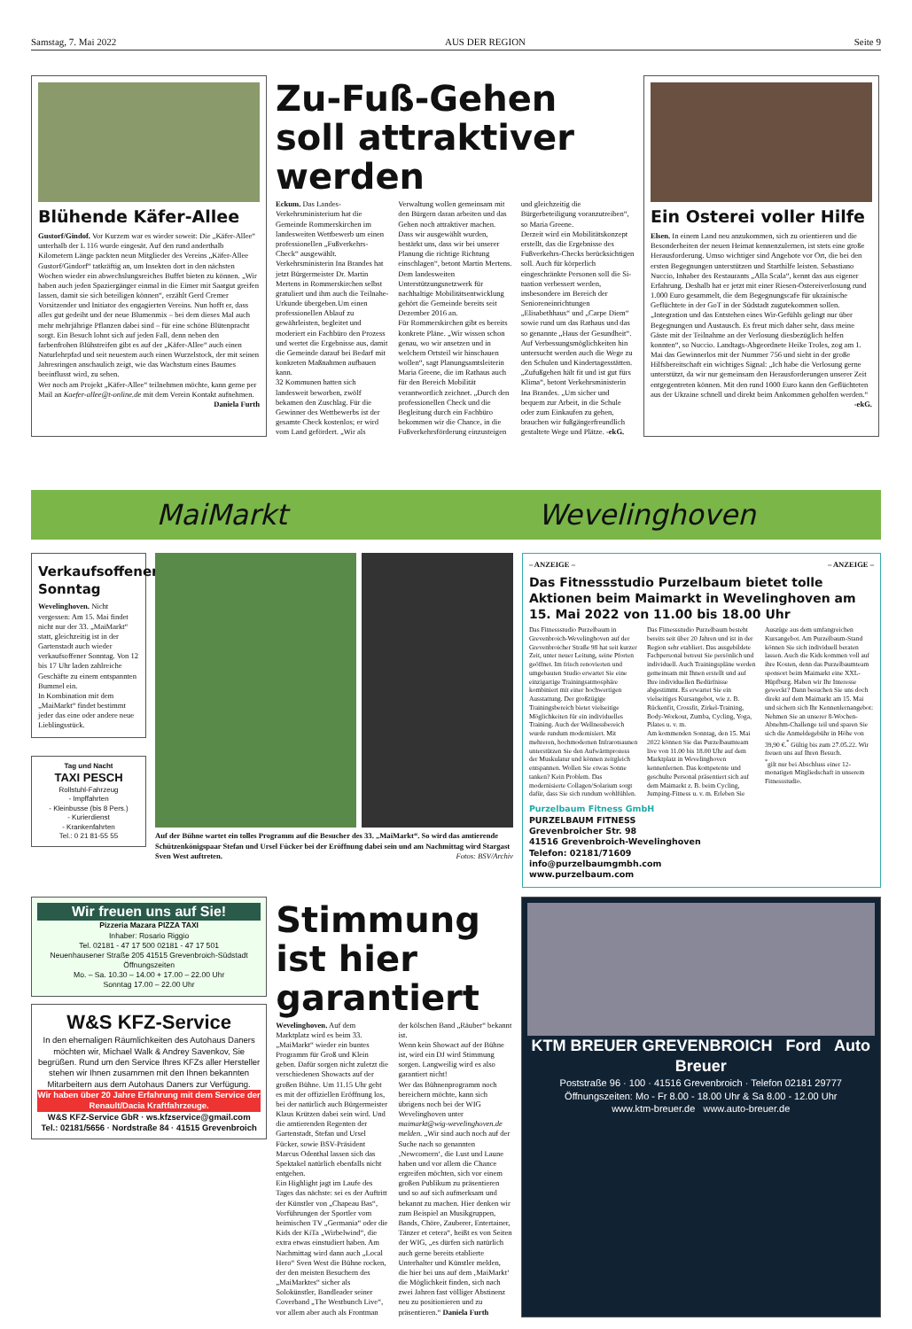Samstag, 7. Mai 2022 AUS DER REGION Seite 9
Blühende Käfer-Allee
Gustorf/Gindof. Vor Kurzem war es wieder soweit: Die „Käfer-Allee“ unterhalb der L 116 wurde eingesät. Auf den rund anderthalb Kilometern Länge packten neun Mitglieder des Vereins „Käfer-Allee Gustorf/Gindorf“ tatkräftig an, um Insekten dort in den nächsten Wochen wieder ein abwechslungsreiches Buffet bieten zu können. „Wir haben auch jeden Spaziergänger einmal in die Eimer mit Saatgut greifen lassen, damit sie sich beteiligen können“, erzählt Gerd Cremer Vorsitzender und Initiator des engagierten Vereins. Nun hofft er, dass alles gut gedeiht und der neue Blumenmix – bei dem dieses Mal auch mehr mehrjährige Pflanzen dabei sind – für eine schöne Blütenpracht sorgt. Ein Besuch lohnt sich auf jeden Fall, denn neben den farbenfrohen Blühstreifen gibt es auf der „Käfer-Allee“ auch einen Naturlehrpfad und seit neuestem auch einen Wurzelstock, der mit seinen Jahresringen anschaulich zeigt, wie das Wachstum eines Baumes beeinflusst wird, zu sehen.
Wer noch am Projekt „Käfer-Allee“ teilnehmen möchte, kann gerne per Mail an Kaefer-allee@t-online.de mit dem Verein Kontakt aufnehmen. Daniela Furth
Zu-Fuß-Gehen soll attraktiver werden
Eckum. Das Landes-Verkehrsministerium hat die Gemeinde Rommerskirchen im landesweiten Wettbewerb um einen professionellen „Fußverkehrs-Check“ ausgewählt.
Verkehrsministerin Ina Brandes hat jetzt Bürgermeister Dr. Martin Mertens in Rommerskirchen selbst gratuliert und ihm auch die Teilnahe-Urkunde übergeben.Um einen professionellen Ablauf zu gewährleisten, begleitet und moderiert ein Fachbüro den Prozess und wertet die Ergebnisse aus, damit die Gemeinde darauf bei Bedarf mit konkreten Maßnahmen aufbauen kann.
32 Kommunen hatten sich landesweit beworben, zwölf bekamen den Zuschlag. Für die Gewinner des Wettbewerbs ist der gesamte Check kostenlos; er wird vom Land gefördert. „Wir als Verwaltung wollen gemeinsam mit den Bürgern daran arbeiten und das Gehen noch attraktiver machen. Dass wir ausgewählt wurden, bestärkt uns, dass wir bei unserer Planung die richtige Richtung einschlagen“, betont Martin Mertens.
Dem landesweiten Unterstützungsnetzwerk für nachhaltige Mobilitätsentwicklung gehört die Gemeinde bereits seit Dezember 2016 an.
Für Rommerskirchen gibt es bereits konkrete Pläne. „Wir wissen schon genau, wo wir ansetzen und in welchem Ortsteil wir hinschauen wollen“, sagt Planungsamtsleiterin Maria Greene, die im Rathaus auch für den Bereich Mobilität verantwortlich zeichnet. „Durch den professionellen Check und die Begleitung durch ein Fachbüro bekommen wir die Chance, in die Fußverkehrsförderung einzusteigen und gleichzeitig die Bürgerbeteiligung voranzutreiben“, so Maria Greene.
Derzeit wird ein Mobilitätskonzept erstellt, das die Ergebnisse des Fußverkehrs-Checks berücksichtigen soll. Auch für körperlich eingeschränkte Personen soll die Si-tuation verbessert werden, insbesondere im Bereich der Senioreneinrichtungen „Elisabethhaus“ und „Carpe Diem“ sowie rund um das Rathaus und das so genannte „Haus der Gesundheit“.
Auf Verbessungsmöglichkeiten hin untersucht werden auch die Wege zu den Schulen und Kindertagesstätten. „Zufußgehen hält fit und ist gut fürs Klima“, betont Verkehrsministerin Ina Brandes. „Um sicher und bequem zur Arbeit, in die Schule oder zum Einkaufen zu gehen, brauchen wir fußgängerfreundlich gestaltete Wege und Plätze. -ekG.
Ein Osterei voller Hilfe
Elsen. In einem Land neu anzukommen, sich zu orientieren und die Besonderheiten der neuen Heimat kennenzulernen, ist stets eine große Herausforderung. Umso wichtiger sind Angebote vor Ort, die bei den ersten Begegnungen unterstützen und Starthilfe leisten. Sebastiano Nuccio, Inhaber des Restaurants „Alla Scala“, kennt das aus eigener Erfahrung. Deshalb hat er jetzt mit einer Riesen-Ostereiverlosung rund 1.000 Euro gesammelt, die dem Begegnungscafe für ukrainische Geflüchtete in der GoT in der Südstadt zugutekommen sollen. „Integration und das Entstehen eines Wir-Gefühls gelingt nur über Begegnungen und Austausch. Es freut mich daher sehr, dass meine Gäste mit der Teilnahme an der Verlosung diesbezüglich helfen konnten“, so Nuccio. Landtags-Abgeordnete Heike Troles, zog am 1. Mai das Gewinnerlos mit der Nummer 756 und sieht in der große Hilfsbereitschaft ein wichtiges Signal: „Ich habe die Verlosung gerne unterstützt, da wir nur gemeinsam den Herausforderungen unserer Zeit entgegentreten können. Mit den rund 1000 Euro kann den Geflüchteten aus der Ukraine schnell und direkt beim Ankommen geholfen werden.“ -ekG.
MaiMarkt Wevelinghoven
Verkaufsoffener Sonntag
Wevelinghoven. Nicht vergessen: Am 15. Mai findet nicht nur der 33. „MaiMarkt“ statt, gleichzeitig ist in der Gartenstadt auch wieder verkaufsoffener Sonntag. Von 12 bis 17 Uhr laden zahlreiche Geschäfte zu einem entspannten Bummel ein.
In Kombination mit dem „MaiMarkt“ findet bestimmt jeder das eine oder andere neue Lieblingsstück.
Tag und Nacht
TAXI PESCH
Rollstuhl-Fahrzeug
- Impffahrten
- Kleinbusse (bis 8 Pers.)
- Kurierdienst
- Krankenfahrten
Tel.: 0 21 81-55 55
Auf der Bühne wartet ein tolles Programm auf die Besucher des 33. „MaiMarkt“. So wird das amtierende Schützenkönigspaar Stefan und Ursel Fücker bei der Eröffnung dabei sein und am Nachmittag wird Stargast Sven West auftreten. Fotos: BSV/Archiv
– ANZEIGE – – ANZEIGE –
Das Fitnessstudio Purzelbaum bietet tolle Aktionen beim Maimarkt in Wevelinghoven am 15. Mai 2022 von 11.00 bis 18.00 Uhr
Das Fitnessstudio Purzelbaum in Grevenbroich-Wevelinghoven auf der Grevenbroicher Straße 98 hat seit kurzer Zeit, unter neuer Leitung, seine Pforten geöffnet. Im frisch renovierten und umgebauten Studio erwartet Sie eine einzigartige Trainingsatmosphäre kombiniert mit einer hochwertigen Ausstattung. Der großzügige Trainingsbereich bietet vielseitige Möglichkeiten für ein individuelles Training. Auch der Wellnessbereich wurde rundum modernisiert. Mit mehreren, hochmodernen Infrarotsaunen unterstützen Sie den Aufwärmprozess der Muskulatur und können zeitgleich entspannen. Wollen Sie etwas Sonne tanken? Kein Problem. Das modernisierte Collagen/Solarium sorgt dafür, dass Sie sich rundum wohlfühlen. Das Fitnessstudio Purzelbaum besteht bereits seit über 20 Jahren und ist in der Region sehr etabliert. Das ausgebildete Fachpersonal betreut Sie persönlich und individuell. Auch Trainingspläne werden gemeinsam mit Ihnen erstellt und auf Ihre individuellen Bedürfnisse abgestimmt. Es erwartet Sie ein vielseitiges Kursangebot, wie z. B. Rückenfit, Crossfit, Zirkel-Training, Body-Workout, Zumba, Cycling, Yoga, Pilates u. v. m.
Am kommenden Sonntag, den 15. Mai 2022 können Sie das Purzelbaumteam live von 11.00 bis 18.00 Uhr auf dem Marktplatz in Wevelinghoven kennenlernen. Das kompetente und geschulte Personal präsentiert sich auf dem Maimarkt z. B. beim Cycling, Jumping-Fitness u. v. m. Erleben Sie Auszüge aus dem umfangreichen Kursangebot. Am Purzelbaum-Stand können Sie sich individuell beraten lassen. Auch die Kids kommen voll auf ihre Kosten, denn das Purzelbaumteam sponsort beim Maimarkt eine XXL-Hüpfburg. Haben wir Ihr Interesse geweckt? Dann besuchen Sie uns doch direkt auf dem Maimarkt am 15. Mai und sichern sich Ihr Kennenlernangebot: Nehmen Sie an unserer 8-Wochen-Abnehm-Challenge teil und sparen Sie sich die Anmeldegebühr in Höhe von 39,90 €.<sup>*</sup> Gültig bis zum 27.05.22. Wir freuen uns auf Ihren Besuch.
<sup>*</sup> gilt nur bei Abschluss einer 12-monatigen Mitgliedschaft in unserem Fitnessstudio.
Purzelbaum Fitness GmbH
PURZELBAUM FITNESS
Grevenbroicher Str. 98
41516 Grevenbroich-Wevelinghoven
Telefon: 02181/71609
info@purzelbaumgmbh.com
www.purzelbaum.com
Wir freuen uns auf Sie!
Pizzeria Mazara PIZZA TAXI
Inhaber: Rosario Riggio
Tel. 02181 - 47 17 500 02181 - 47 17 501
Neuenhausener Straße 205 41515 Grevenbroich-Südstadt
Öffnungszeiten
Mo. – Sa. 10.30 – 14.00 + 17.00 – 22.00 Uhr
Sonntag 17.00 – 22.00 Uhr
W&S KFZ-Service
In den ehemaligen Räumlichkeiten des Autohaus Daners möchten wir, Michael Walk & Andrey Savenkov, Sie begrüßen. Rund um den Service Ihres KFZs aller Hersteller stehen wir Ihnen zusammen mit den Ihnen bekannten Mitarbeitern aus dem Autohaus Daners zur Verfügung.
Wir haben über 20 Jahre Erfahrung mit dem Service der Renault/Dacia Kraftfahrzeuge.
W&S KFZ-Service GbR · ws.kfzservice@gmail.com
Tel.: 02181/5656 · Nordstraße 84 · 41515 Grevenbroich
Stimmung ist hier garantiert
Wevelinghoven. Auf dem Marktplatz wird es beim 33. „MaiMarkt“ wieder ein buntes Programm für Groß und Klein geben. Dafür sorgen nicht zuletzt die verschiedenen Showacts auf der großen Bühne. Um 11.15 Uhr geht es mit der offiziellen Eröffnung los, bei der natürlich auch Bürgermeister Klaus Krützen dabei sein wird. Und die amtierenden Regenten der Gartenstadt, Stefan und Ursel Fücker, sowie BSV-Präsident Marcus Odenthal lassen sich das Spektakel natürlich ebenfalls nicht entgehen.
Ein Highlight jagt im Laufe des Tages das nächste: sei es der Auftritt der Künstler von „Chapeau Bas“, Vorführungen der Sportler vom heimischen TV „Germania“ oder die Kids der KiTa „Wirbelwind“, die extra etwas einstudiert haben. Am Nachmittag wird dann auch „Local Hero“ Sven West die Bühne rocken, der den meisten Besuchern des „MaiMarktes“ sicher als Solokünstler, Bandleader seiner Coverband „The Westbunch Live“, vor allem aber auch als Frontman der kölschen Band „Räuber“ bekannt ist.
Wenn kein Showact auf der Bühne ist, wird ein DJ wird Stimmung sorgen. Langweilig wird es also garantiert nicht!
Wer das Bühnenprogramm noch bereichern möchte, kann sich übrigens noch bei der WIG Wevelinghoven unter maimarkt@wig-wevelinghoven.de melden. „Wir sind auch noch auf der Suche nach so genannten ‚Newcomern‘, die Lust und Laune haben und vor allem die Chance ergreifen möchten, sich vor einem großen Publikum zu präsentieren und so auf sich aufmerksam und bekannt zu machen. Hier denken wir zum Beispiel an Musikgruppen, Bands, Chöre, Zauberer, Entertainer, Tänzer et cetera“, heißt es von Seiten der WIG, „es dürfen sich natürlich auch gerne bereits etablierte Unterhalter und Künstler melden, die hier bei uns auf dem ‚MaiMarkt‘ die Möglichkeit finden, sich nach zwei Jahren fast völliger Abstinenz neu zu positionieren und zu präsentieren.“ Daniela Furth
KTM BREUER GREVENBROICH Ford Auto Breuer
Poststraße 96 · 100 · 41516 Grevenbroich · Telefon 02181 29777
Öffnungszeiten: Mo - Fr 8.00 - 18.00 Uhr & Sa 8.00 - 12.00 Uhr
www.ktm-breuer.de www.auto-breuer.de